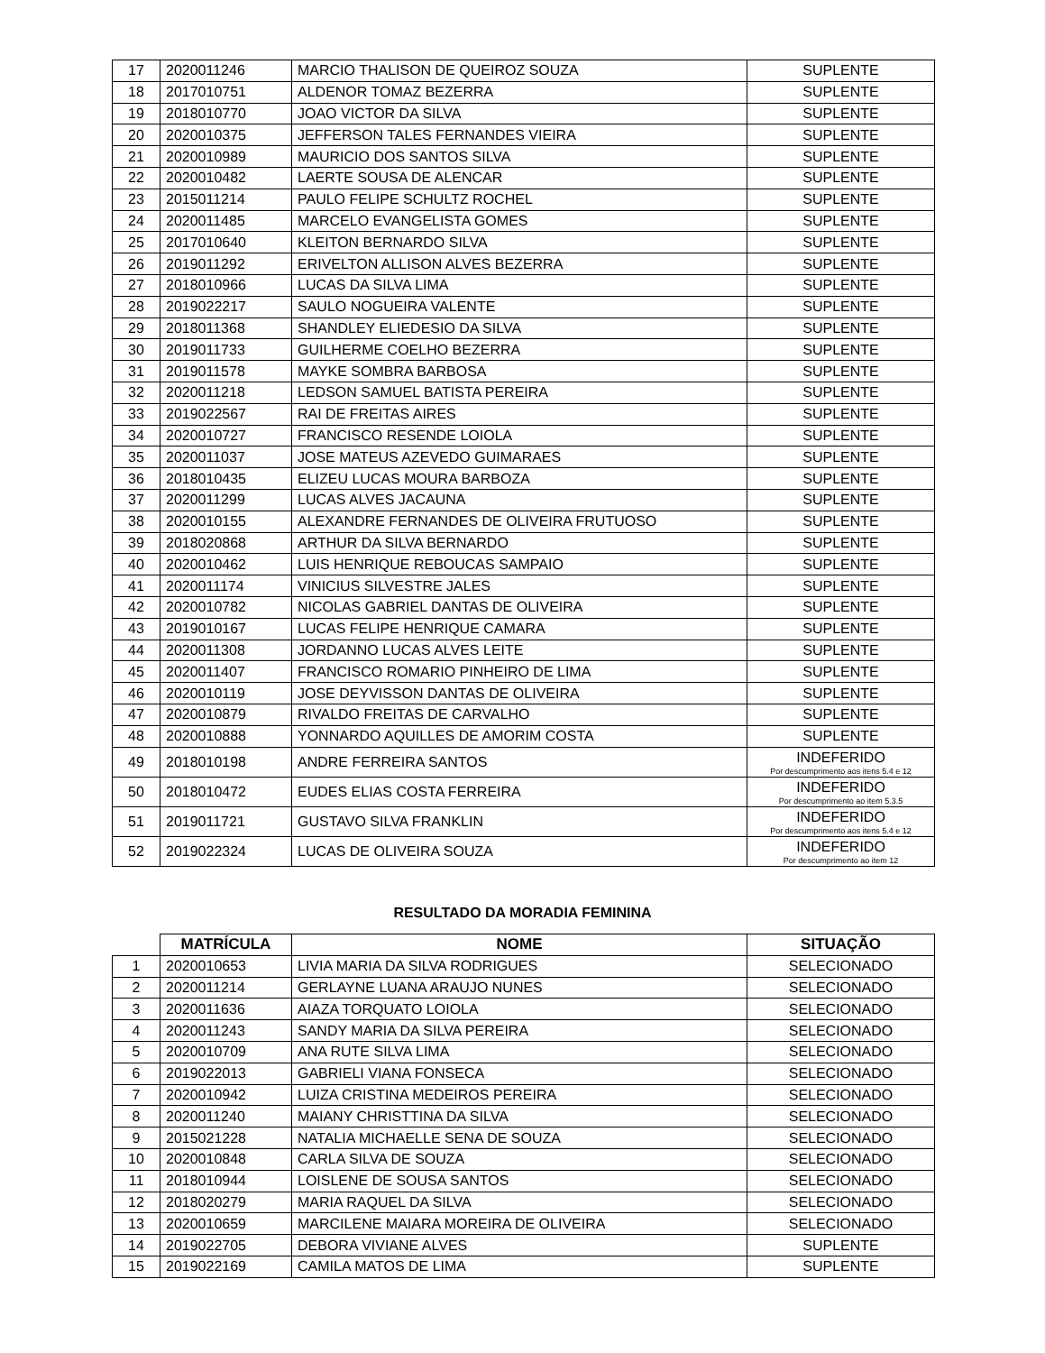| 17 | 2020011246 | MARCIO THALISON DE QUEIROZ SOUZA | SUPLENTE |
| 18 | 2017010751 | ALDENOR TOMAZ BEZERRA | SUPLENTE |
| 19 | 2018010770 | JOAO VICTOR DA SILVA | SUPLENTE |
| 20 | 2020010375 | JEFFERSON TALES FERNANDES VIEIRA | SUPLENTE |
| 21 | 2020010989 | MAURICIO DOS SANTOS SILVA | SUPLENTE |
| 22 | 2020010482 | LAERTE SOUSA DE ALENCAR | SUPLENTE |
| 23 | 2015011214 | PAULO FELIPE SCHULTZ ROCHEL | SUPLENTE |
| 24 | 2020011485 | MARCELO EVANGELISTA GOMES | SUPLENTE |
| 25 | 2017010640 | KLEITON BERNARDO SILVA | SUPLENTE |
| 26 | 2019011292 | ERIVELTON ALLISON ALVES BEZERRA | SUPLENTE |
| 27 | 2018010966 | LUCAS DA SILVA LIMA | SUPLENTE |
| 28 | 2019022217 | SAULO NOGUEIRA VALENTE | SUPLENTE |
| 29 | 2018011368 | SHANDLEY ELIEDESIO DA SILVA | SUPLENTE |
| 30 | 2019011733 | GUILHERME COELHO BEZERRA | SUPLENTE |
| 31 | 2019011578 | MAYKE SOMBRA BARBOSA | SUPLENTE |
| 32 | 2020011218 | LEDSON SAMUEL BATISTA PEREIRA | SUPLENTE |
| 33 | 2019022567 | RAI DE FREITAS AIRES | SUPLENTE |
| 34 | 2020010727 | FRANCISCO RESENDE LOIOLA | SUPLENTE |
| 35 | 2020011037 | JOSE MATEUS AZEVEDO GUIMARAES | SUPLENTE |
| 36 | 2018010435 | ELIZEU LUCAS MOURA BARBOZA | SUPLENTE |
| 37 | 2020011299 | LUCAS ALVES JACAUNA | SUPLENTE |
| 38 | 2020010155 | ALEXANDRE FERNANDES DE OLIVEIRA FRUTUOSO | SUPLENTE |
| 39 | 2018020868 | ARTHUR DA SILVA BERNARDO | SUPLENTE |
| 40 | 2020010462 | LUIS HENRIQUE REBOUCAS SAMPAIO | SUPLENTE |
| 41 | 2020011174 | VINICIUS SILVESTRE JALES | SUPLENTE |
| 42 | 2020010782 | NICOLAS GABRIEL DANTAS DE OLIVEIRA | SUPLENTE |
| 43 | 2019010167 | LUCAS FELIPE HENRIQUE CAMARA | SUPLENTE |
| 44 | 2020011308 | JORDANNO LUCAS ALVES LEITE | SUPLENTE |
| 45 | 2020011407 | FRANCISCO ROMARIO PINHEIRO DE LIMA | SUPLENTE |
| 46 | 2020010119 | JOSE DEYVISSON DANTAS DE OLIVEIRA | SUPLENTE |
| 47 | 2020010879 | RIVALDO FREITAS DE CARVALHO | SUPLENTE |
| 48 | 2020010888 | YONNARDO AQUILLES DE AMORIM COSTA | SUPLENTE |
| 49 | 2018010198 | ANDRE FERREIRA SANTOS | INDEFERIDO Por descumprimento aos itens 5.4 e 12 |
| 50 | 2018010472 | EUDES ELIAS COSTA FERREIRA | INDEFERIDO Por descumprimento ao item 5.3.5 |
| 51 | 2019011721 | GUSTAVO SILVA FRANKLIN | INDEFERIDO Por descumprimento aos itens 5.4 e 12 |
| 52 | 2019022324 | LUCAS DE OLIVEIRA SOUZA | INDEFERIDO Por descumprimento ao item 12 |
RESULTADO DA MORADIA FEMININA
| | MATRÍCULA | NOME | SITUAÇÃO |
| --- | --- | --- | --- |
| 1 | 2020010653 | LIVIA MARIA DA SILVA RODRIGUES | SELECIONADO |
| 2 | 2020011214 | GERLAYNE LUANA ARAUJO NUNES | SELECIONADO |
| 3 | 2020011636 | AIAZA TORQUATO LOIOLA | SELECIONADO |
| 4 | 2020011243 | SANDY MARIA DA SILVA PEREIRA | SELECIONADO |
| 5 | 2020010709 | ANA RUTE SILVA LIMA | SELECIONADO |
| 6 | 2019022013 | GABRIELI VIANA FONSECA | SELECIONADO |
| 7 | 2020010942 | LUIZA CRISTINA MEDEIROS PEREIRA | SELECIONADO |
| 8 | 2020011240 | MAIANY CHRISTTINA DA SILVA | SELECIONADO |
| 9 | 2015021228 | NATALIA MICHAELLE SENA DE SOUZA | SELECIONADO |
| 10 | 2020010848 | CARLA SILVA DE SOUZA | SELECIONADO |
| 11 | 2018010944 | LOISLENE DE SOUSA SANTOS | SELECIONADO |
| 12 | 2018020279 | MARIA RAQUEL DA SILVA | SELECIONADO |
| 13 | 2020010659 | MARCILENE MAIARA MOREIRA DE OLIVEIRA | SELECIONADO |
| 14 | 2019022705 | DEBORA VIVIANE ALVES | SUPLENTE |
| 15 | 2019022169 | CAMILA MATOS DE LIMA | SUPLENTE |